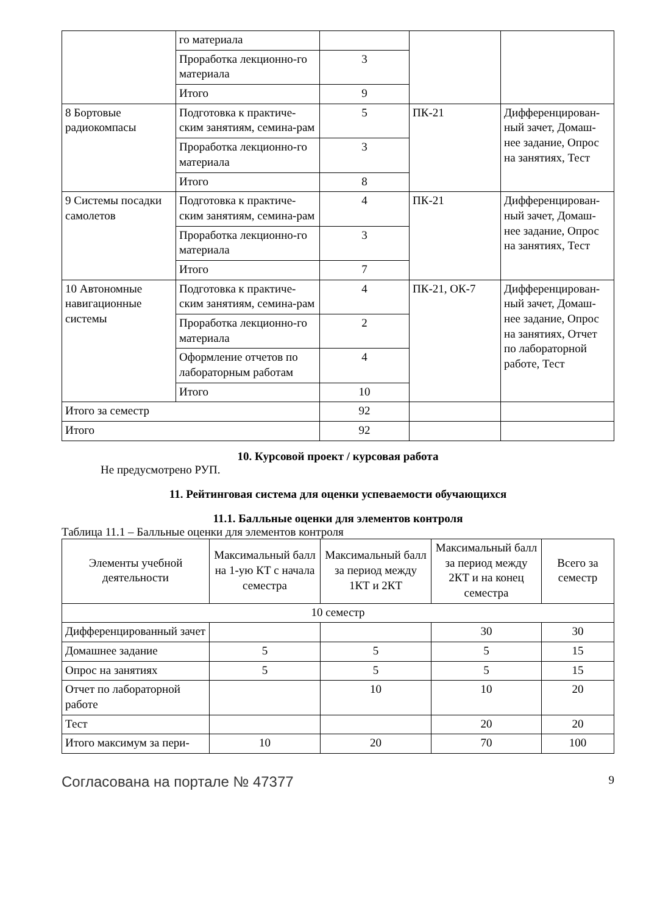| | го материала | | | |
| | Проработка лекционно-го материала | 3 | | |
| | Итого | 9 | | |
| 8 Бортовые радиокомпасы | Подготовка к практиче-ским занятиям, семина-рам | 5 | ПК-21 | Дифференцирован-ный зачет, Домаш-нее задание, Опрос на занятиях, Тест |
| | Проработка лекционно-го материала | 3 | | |
| | Итого | 8 | | |
| 9 Системы посадки самолетов | Подготовка к практиче-ским занятиям, семина-рам | 4 | ПК-21 | Дифференцирован-ный зачет, Домаш-нее задание, Опрос на занятиях, Тест |
| | Проработка лекционно-го материала | 3 | | |
| | Итого | 7 | | |
| 10 Автономные навигационные системы | Подготовка к практиче-ским занятиям, семина-рам | 4 | ПК-21, ОК-7 | Дифференцирован-ный зачет, Домаш-нее задание, Опрос на занятиях, Отчет по лабораторной работе, Тест |
| | Проработка лекционно-го материала | 2 | | |
| | Оформление отчетов по лабораторным работам | 4 | | |
| | Итого | 10 | | |
| Итого за семестр | | 92 | | |
| Итого | | 92 | | |
10. Курсовой проект / курсовая работа
Не предусмотрено РУП.
11. Рейтинговая система для оценки успеваемости обучающихся
11.1. Балльные оценки для элементов контроля
Таблица 11.1 – Балльные оценки для элементов контроля
| Элементы учебной деятельности | Максимальный балл на 1-ую КТ с начала семестра | Максимальный балл за период между 1КТ и 2КТ | Максимальный балл за период между 2КТ и на конец семестра | Всего за семестр |
| --- | --- | --- | --- | --- |
| 10 семестр | | | | |
| Дифференцированный зачет | | | 30 | 30 |
| Домашнее задание | 5 | 5 | 5 | 15 |
| Опрос на занятиях | 5 | 5 | 5 | 15 |
| Отчет по лабораторной работе | | 10 | 10 | 20 |
| Тест | | | 20 | 20 |
| Итого максимум за пери- | 10 | 20 | 70 | 100 |
Согласована на портале № 47377 9